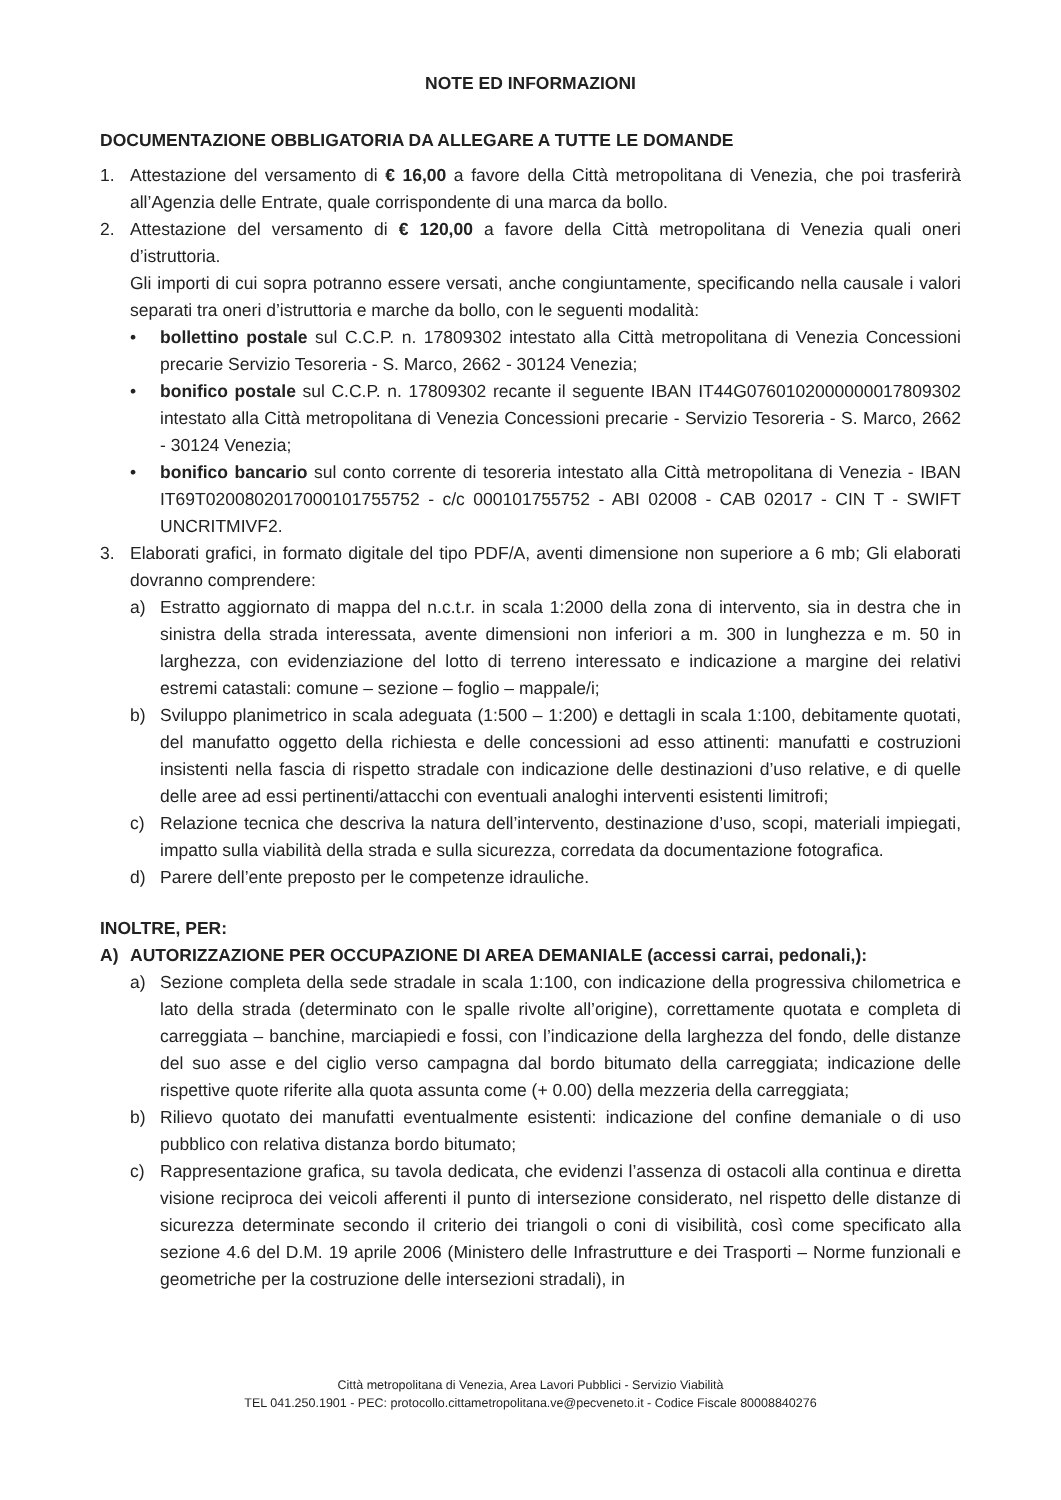NOTE ED INFORMAZIONI
DOCUMENTAZIONE OBBLIGATORIA DA ALLEGARE A TUTTE LE DOMANDE
1. Attestazione del versamento di € 16,00 a favore della Città metropolitana di Venezia, che poi trasferirà all’Agenzia delle Entrate, quale corrispondente di una marca da bollo.
2. Attestazione del versamento di € 120,00 a favore della Città metropolitana di Venezia quali oneri d’istruttoria.
Gli importi di cui sopra potranno essere versati, anche congiuntamente, specificando nella causale i valori separati tra oneri d’istruttoria e marche da bollo, con le seguenti modalità:
• bollettino postale sul C.C.P. n. 17809302 intestato alla Città metropolitana di Venezia Concessioni precarie Servizio Tesoreria - S. Marco, 2662 - 30124 Venezia;
• bonifico postale sul C.C.P. n. 17809302 recante il seguente IBAN IT44G0760102000000017809302 intestato alla Città metropolitana di Venezia Concessioni precarie - Servizio Tesoreria - S. Marco, 2662 - 30124 Venezia;
• bonifico bancario sul conto corrente di tesoreria intestato alla Città metropolitana di Venezia - IBAN IT69T0200802017000101755752 - c/c 000101755752 - ABI 02008 - CAB 02017 - CIN T - SWIFT UNCRITMIVF2.
3. Elaborati grafici, in formato digitale del tipo PDF/A, aventi dimensione non superiore a 6 mb; Gli elaborati dovranno comprendere:
a) Estratto aggiornato di mappa del n.c.t.r. in scala 1:2000 della zona di intervento, sia in destra che in sinistra della strada interessata, avente dimensioni non inferiori a m. 300 in lunghezza e m. 50 in larghezza, con evidenziazione del lotto di terreno interessato e indicazione a margine dei relativi estremi catastali: comune – sezione – foglio – mappale/i;
b) Sviluppo planimetrico in scala adeguata (1:500 – 1:200) e dettagli in scala 1:100, debitamente quotati, del manufatto oggetto della richiesta e delle concessioni ad esso attinenti: manufatti e costruzioni insistenti nella fascia di rispetto stradale con indicazione delle destinazioni d’uso relative, e di quelle delle aree ad essi pertinenti/attacchi con eventuali analoghi interventi esistenti limitrofi;
c) Relazione tecnica che descriva la natura dell’intervento, destinazione d’uso, scopi, materiali impiegati, impatto sulla viabilità della strada e sulla sicurezza, corredata da documentazione fotografica.
d) Parere dell’ente preposto per le competenze idrauliche.
INOLTRE, PER:
A) AUTORIZZAZIONE PER OCCUPAZIONE DI AREA DEMANIALE (accessi carrai, pedonali,):
a) Sezione completa della sede stradale in scala 1:100, con indicazione della progressiva chilometrica e lato della strada (determinato con le spalle rivolte all’origine), correttamente quotata e completa di carreggiata – banchine, marciapiedi e fossi, con l’indicazione della larghezza del fondo, delle distanze del suo asse e del ciglio verso campagna dal bordo bitumato della carreggiata; indicazione delle rispettive quote riferite alla quota assunta come (+ 0.00) della mezzeria della carreggiata;
b) Rilievo quotato dei manufatti eventualmente esistenti: indicazione del confine demaniale o di uso pubblico con relativa distanza bordo bitumato;
c) Rappresentazione grafica, su tavola dedicata, che evidenzi l’assenza di ostacoli alla continua e diretta visione reciproca dei veicoli afferenti il punto di intersezione considerato, nel rispetto delle distanze di sicurezza determinate secondo il criterio dei triangoli o coni di visibilità, così come specificato alla sezione 4.6 del D.M. 19 aprile 2006 (Ministero delle Infrastrutture e dei Trasporti – Norme funzionali e geometriche per la costruzione delle intersezioni stradali), in
Città metropolitana di Venezia, Area Lavori Pubblici - Servizio Viabilità
TEL 041.250.1901 - PEC: protocollo.cittametropolitana.ve@pecveneto.it - Codice Fiscale 80008840276